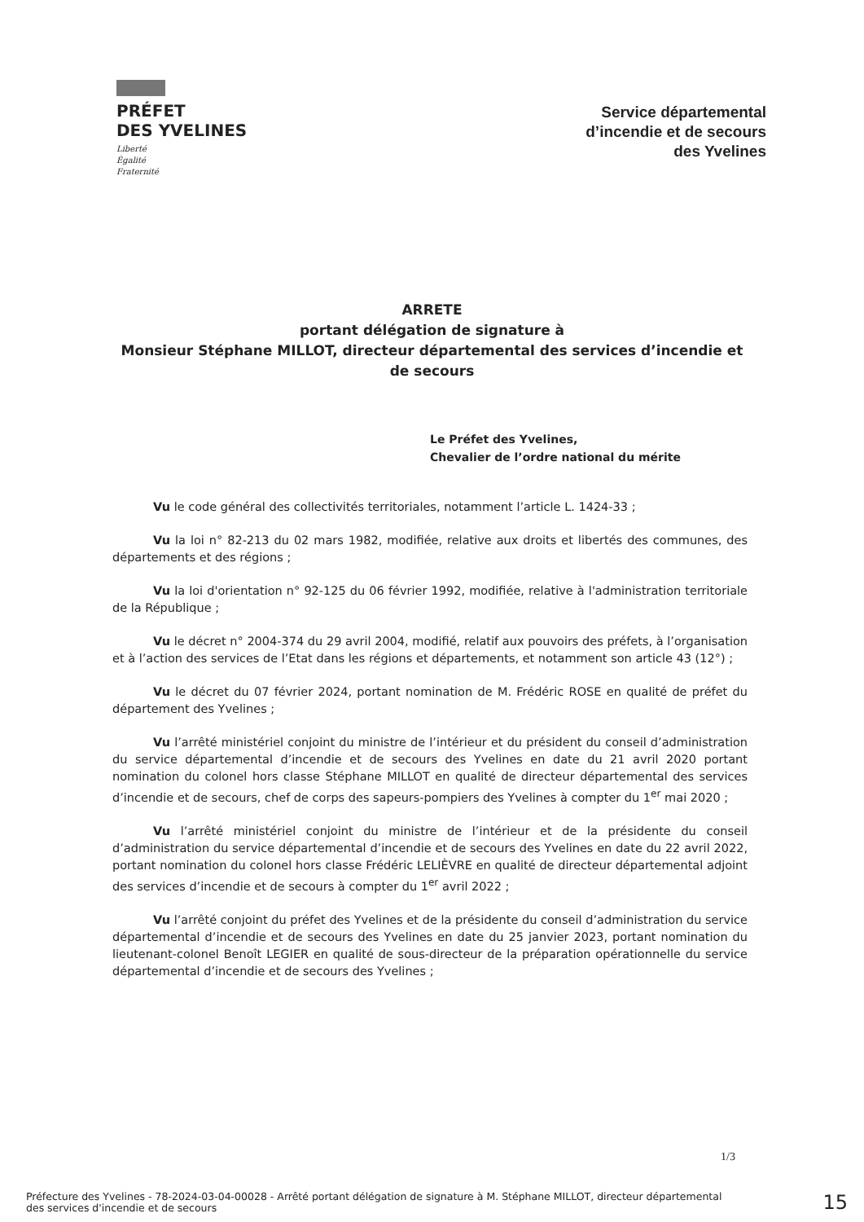PRÉFET
DES YVELINES
Liberté
Égalité
Fraternité
Service départemental
d’incendie et de secours
des Yvelines
ARRETE
portant délégation de signature à
Monsieur Stéphane MILLOT, directeur départemental des services d’incendie et de secours
Le Préfet des Yvelines,
Chevalier de l’ordre national du mérite
Vu le code général des collectivités territoriales, notamment l’article L. 1424-33 ;
Vu la loi n° 82-213 du 02 mars 1982, modifiée, relative aux droits et libertés des communes, des départements et des régions ;
Vu la loi d'orientation n° 92-125 du 06 février 1992, modifiée, relative à l'administration territoriale de la République ;
Vu le décret n° 2004-374 du 29 avril 2004, modifié, relatif aux pouvoirs des préfets, à l’organisation et à l’action des services de l’Etat dans les régions et départements, et notamment son article 43 (12°) ;
Vu le décret du 07 février 2024, portant nomination de M. Frédéric ROSE en qualité de préfet du département des Yvelines ;
Vu l’arrêté ministériel conjoint du ministre de l’intérieur et du président du conseil d’administration du service départemental d’incendie et de secours des Yvelines en date du 21 avril 2020 portant nomination du colonel hors classe Stéphane MILLOT en qualité de directeur départemental des services d’incendie et de secours, chef de corps des sapeurs-pompiers des Yvelines à compter du 1<sup>er</sup> mai 2020 ;
Vu l’arrêté ministériel conjoint du ministre de l’intérieur et de la présidente du conseil d’administration du service départemental d’incendie et de secours des Yvelines en date du 22 avril 2022, portant nomination du colonel hors classe Frédéric LELIÈVRE en qualité de directeur départemental adjoint des services d’incendie et de secours à compter du 1<sup>er</sup> avril 2022 ;
Vu l’arrêté conjoint du préfet des Yvelines et de la présidente du conseil d’administration du service départemental d’incendie et de secours des Yvelines en date du 25 janvier 2023, portant nomination du lieutenant-colonel Benoît LEGIER en qualité de sous-directeur de la préparation opérationnelle du service départemental d’incendie et de secours des Yvelines ;
1/3
Préfecture des Yvelines - 78-2024-03-04-00028 - Arrêté portant délégation de signature à M. Stéphane MILLOT, directeur départemental des services d'incendie et de secours
15